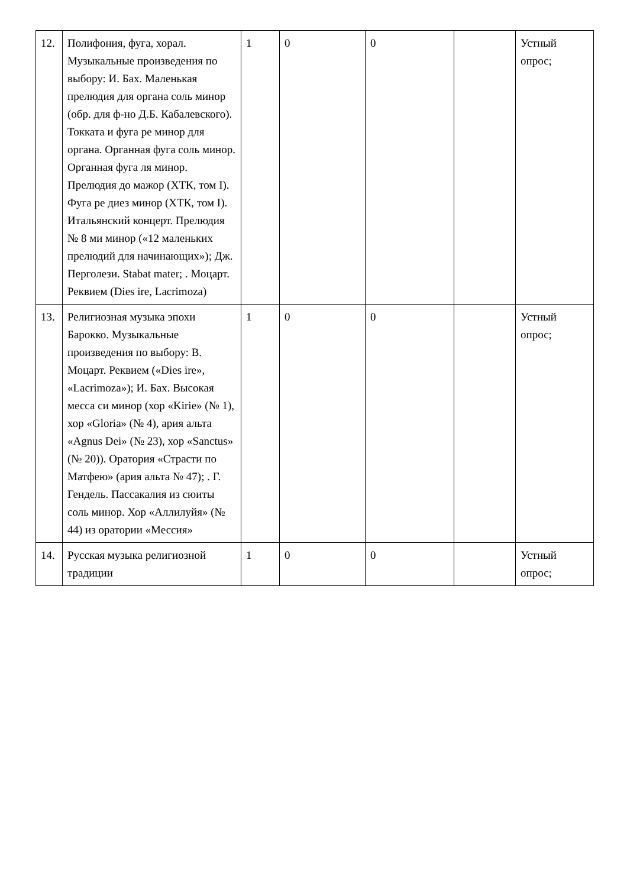| 12. | Полифония, фуга, хорал. Музыкальные произведения по выбору: И. Бах. Маленькая прелюдия для органа соль минор (обр. для ф-но Д.Б. Кабалевского). Токката и фуга ре минор для органа. Органная фуга соль минор. Органная фуга ля минор. Прелюдия до мажор (ХТК, том I). Фуга ре диез минор (ХТК, том I). Итальянский концерт. Прелюдия № 8 ми минор («12 маленьких прелюдий для начинающих»); Дж. Перголези. Stabat mater; . Моцарт. Реквием (Dies ire, Lacrimoza) | 1 | 0 | 0 | | Устный опрос; |
| 13. | Религиозная музыка эпохи Барокко. Музыкальные произведения по выбору: В. Моцарт. Реквием («Dies ire», «Lacrimoza»); И. Бах. Высокая месса си минор (хор «Kirie» (№ 1), хор «Gloria» (№ 4), ария альта «Agnus Dei» (№ 23), хор «Sanctus» (№ 20)). Оратория «Страсти по Матфею» (ария альта № 47); . Г. Гендель. Пассакалия из сюиты соль минор. Хор «Аллилуйя» (№ 44) из оратории «Мессия» | 1 | 0 | 0 | | Устный опрос; |
| 14. | Русская музыка религиозной традиции | 1 | 0 | 0 | | Устный опрос; |